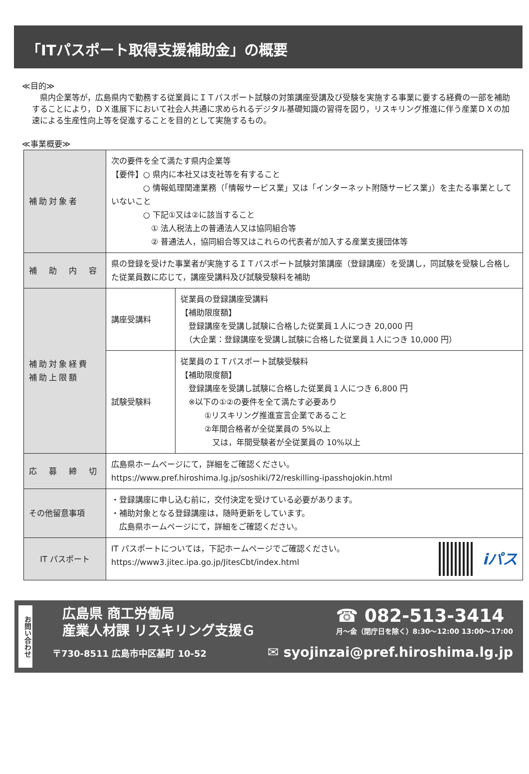「ITパスポート取得支援補助金」の概要
≪目的≫
　県内企業等が，広島県内で勤務する従業員にＩＴパスポート試験の対策講座受講及び受験を実施する事業に要する経費の一部を補助することにより，ＤＸ進展下において社会人共通に求められるデジタル基礎知識の習得を図り，リスキリング推進に伴う産業ＤＸの加速による生産性向上等を促進することを目的として実施するもの。
≪事業概要≫
| 補助対象者 | 次の要件を全て満たす県内企業等 【要件】○ 県内に本社又は支社等を有すること ○ 情報処理関連業務（「情報サービス業」又は「インターネット附随サービス業」）を主たる事業としていないこと ○ 下記①又は②に該当すること ① 法人税法上の普通法人又は協同組合等 ② 普通法人，協同組合等又はこれらの代表者が加入する産業支援団体等 | |
| 補 助 内 容 | 県の登録を受けた事業者が実施するＩＴパスポート試験対策講座（登録講座）を受講し，同試験を受験し合格した従業員数に応じて，講座受講料及び試験受験料を補助 | |
| 補助対象経費 補助上限額 | 講座受講料 | 従業員の登録講座受講料 【補助限度額】 登録講座を受講し試験に合格した従業員１人につき 20,000 円 （大企業：登録講座を受講し試験に合格した従業員１人につき 10,000 円） |
| | 試験受験料 | 従業員のＩＴパスポート試験受験料 【補助限度額】 登録講座を受講し試験に合格した従業員１人につき 6,800 円 ※以下の①②の要件を全て満たす必要あり ①リスキリング推進宣言企業であること ②年間合格者が全従業員の 5%以上 又は，年間受験者が全従業員の 10%以上 |
| 応 募 締 切 | 広島県ホームページにて，詳細をご確認ください。 https://www.pref.hiroshima.lg.jp/soshiki/72/reskilling-ipasshojokin.html | |
| その他留意事項 | ・登録講座に申し込む前に，交付決定を受けている必要があります。 ・補助対象となる登録講座は，随時更新をしています。 広島県ホームページにて，詳細をご確認ください。 | |
| IT パスポート | IT パスポートについては，下記ホームページでご確認ください。 https://www3.jitec.ipa.go.jp/JitesCbt/index.html iパス | |
お問い合わせ
広島県 商工労働局
産業人材課 リスキリング支援Ｇ
☎ 082-513-3414
月～金（閉庁日を除く）8:30～12:00 13:00～17:00
〒730-8511 広島市中区基町 10-52
✉ syojinzai@pref.hiroshima.lg.jp